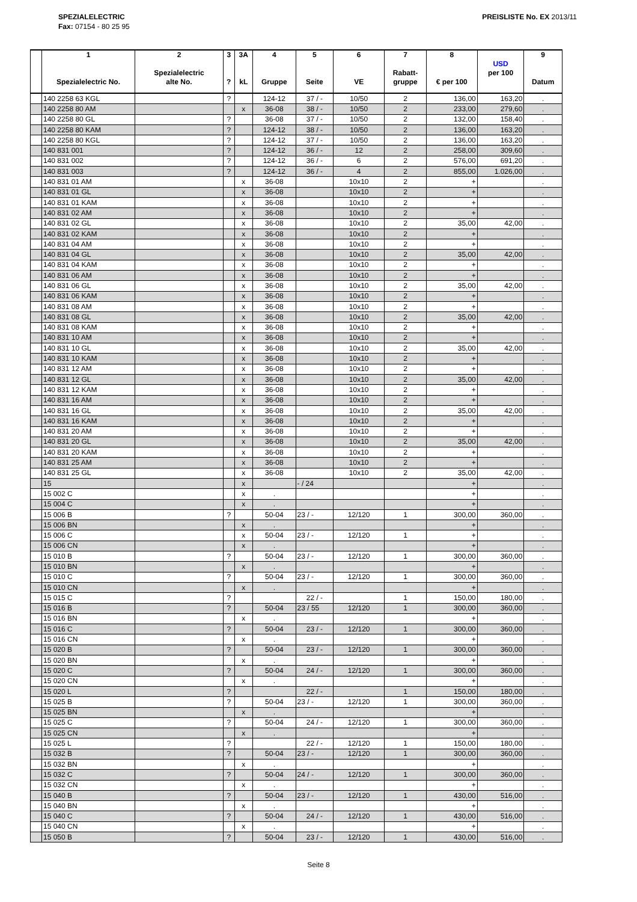SPEZIALELECTRIC
Fax: 07154 - 80 25 95
PREISLISTE No. EX 2013/11
| | 1 Spezialelectric No. | 2 Spezialelectric alte No. | 3 ? | 3A kL | 4 Gruppe | 5 Seite | 6 VE | 7 Rabatt- gruppe | 8 € per 100 | USD per 100 | 9 Datum |
| --- | --- | --- | --- | --- | --- | --- | --- | --- | --- | --- | --- |
| | 140 2258 63 KGL | | ? | | 124-12 | 37 / - | 10/50 | 2 | 136,00 | 163,20 | . |
| | 140 2258 80 AM | | | x | 36-08 | 38 / - | 10/50 | 2 | 233,00 | 279,60 | . |
| | 140 2258 80 GL | | ? | | 36-08 | 37 / - | 10/50 | 2 | 132,00 | 158,40 | . |
| | 140 2258 80 KAM | | ? | | 124-12 | 38 / - | 10/50 | 2 | 136,00 | 163,20 | . |
| | 140 2258 80 KGL | | ? | | 124-12 | 37 / - | 10/50 | 2 | 136,00 | 163,20 | . |
| | 140 831 001 | | ? | | 124-12 | 36 / - | 12 | 2 | 258,00 | 309,60 | . |
| | 140 831 002 | | ? | | 124-12 | 36 / - | 6 | 2 | 576,00 | 691,20 | . |
| | 140 831 003 | | ? | | 124-12 | 36 / - | 4 | 2 | 855,00 | 1.026,00 | . |
| | 140 831 01 AM | | | x | 36-08 | | 10x10 | 2 | + | | . |
| | 140 831 01 GL | | | x | 36-08 | | 10x10 | 2 | + | | . |
| | 140 831 01 KAM | | | x | 36-08 | | 10x10 | 2 | + | | . |
| | 140 831 02 AM | | | x | 36-08 | | 10x10 | 2 | + | | . |
| | 140 831 02 GL | | | x | 36-08 | | 10x10 | 2 | 35,00 | 42,00 | . |
| | 140 831 02 KAM | | | x | 36-08 | | 10x10 | 2 | + | | . |
| | 140 831 04 AM | | | x | 36-08 | | 10x10 | 2 | + | | . |
| | 140 831 04 GL | | | x | 36-08 | | 10x10 | 2 | 35,00 | 42,00 | . |
| | 140 831 04 KAM | | | x | 36-08 | | 10x10 | 2 | + | | . |
| | 140 831 06 AM | | | x | 36-08 | | 10x10 | 2 | + | | . |
| | 140 831 06 GL | | | x | 36-08 | | 10x10 | 2 | 35,00 | 42,00 | . |
| | 140 831 06 KAM | | | x | 36-08 | | 10x10 | 2 | + | | . |
| | 140 831 08 AM | | | x | 36-08 | | 10x10 | 2 | + | | . |
| | 140 831 08 GL | | | x | 36-08 | | 10x10 | 2 | 35,00 | 42,00 | . |
| | 140 831 08 KAM | | | x | 36-08 | | 10x10 | 2 | + | | . |
| | 140 831 10 AM | | | x | 36-08 | | 10x10 | 2 | + | | . |
| | 140 831 10 GL | | | x | 36-08 | | 10x10 | 2 | 35,00 | 42,00 | . |
| | 140 831 10 KAM | | | x | 36-08 | | 10x10 | 2 | + | | . |
| | 140 831 12 AM | | | x | 36-08 | | 10x10 | 2 | + | | . |
| | 140 831 12 GL | | | x | 36-08 | | 10x10 | 2 | 35,00 | 42,00 | . |
| | 140 831 12 KAM | | | x | 36-08 | | 10x10 | 2 | + | | . |
| | 140 831 16 AM | | | x | 36-08 | | 10x10 | 2 | + | | . |
| | 140 831 16 GL | | | x | 36-08 | | 10x10 | 2 | 35,00 | 42,00 | . |
| | 140 831 16 KAM | | | x | 36-08 | | 10x10 | 2 | + | | . |
| | 140 831 20 AM | | | x | 36-08 | | 10x10 | 2 | + | | . |
| | 140 831 20 GL | | | x | 36-08 | | 10x10 | 2 | 35,00 | 42,00 | . |
| | 140 831 20 KAM | | | x | 36-08 | | 10x10 | 2 | + | | . |
| | 140 831 25 AM | | | x | 36-08 | | 10x10 | 2 | + | | . |
| | 140 831 25 GL | | | x | 36-08 | | 10x10 | 2 | 35,00 | 42,00 | . |
| | 15 | | | x | | - / 24 | | | + | | . |
| | 15 002 C | | | x | . | | | | + | | . |
| | 15 004 C | | | x | . | | | | + | | . |
| | 15 006 B | | ? | | 50-04 | 23 / - | 12/120 | 1 | 300,00 | 360,00 | . |
| | 15 006 BN | | | x | . | | | | + | | . |
| | 15 006 C | | | x | 50-04 | 23 / - | 12/120 | 1 | + | | . |
| | 15 006 CN | | | x | . | | | | + | | . |
| | 15 010 B | | ? | | 50-04 | 23 / - | 12/120 | 1 | 300,00 | 360,00 | . |
| | 15 010 BN | | | x | . | | | | + | | . |
| | 15 010 C | | ? | | 50-04 | 23 / - | 12/120 | 1 | 300,00 | 360,00 | . |
| | 15 010 CN | | | x | . | | | | + | | . |
| | 15 015 C | | ? | | | 22 / - | | 1 | 150,00 | 180,00 | . |
| | 15 016 B | | ? | | 50-04 | 23 / 55 | 12/120 | 1 | 300,00 | 360,00 | . |
| | 15 016 BN | | | x | . | | | | + | | . |
| | 15 016 C | | ? | | 50-04 | 23 / - | 12/120 | 1 | 300,00 | 360,00 | . |
| | 15 016 CN | | | x | . | | | | + | | . |
| | 15 020 B | | ? | | 50-04 | 23 / - | 12/120 | 1 | 300,00 | 360,00 | . |
| | 15 020 BN | | | x | . | | | | + | | . |
| | 15 020 C | | ? | | 50-04 | 24 / - | 12/120 | 1 | 300,00 | 360,00 | . |
| | 15 020 CN | | | x | . | | | | + | | . |
| | 15 020 L | | ? | | | 22 / - | | 1 | 150,00 | 180,00 | . |
| | 15 025 B | | ? | | 50-04 | 23 / - | 12/120 | 1 | 300,00 | 360,00 | . |
| | 15 025 BN | | | x | . | | | | + | | . |
| | 15 025 C | | ? | | 50-04 | 24 / - | 12/120 | 1 | 300,00 | 360,00 | . |
| | 15 025 CN | | | x | . | | | | + | | . |
| | 15 025 L | | ? | | | 22 / - | 12/120 | 1 | 150,00 | 180,00 | . |
| | 15 032 B | | ? | | 50-04 | 23 / - | 12/120 | 1 | 300,00 | 360,00 | . |
| | 15 032 BN | | | x | . | | | | + | | . |
| | 15 032 C | | ? | | 50-04 | 24 / - | 12/120 | 1 | 300,00 | 360,00 | . |
| | 15 032 CN | | | x | . | | | | + | | . |
| | 15 040 B | | ? | | 50-04 | 23 / - | 12/120 | 1 | 430,00 | 516,00 | . |
| | 15 040 BN | | | x | . | | | | + | | . |
| | 15 040 C | | ? | | 50-04 | 24 / - | 12/120 | 1 | 430,00 | 516,00 | . |
| | 15 040 CN | | | x | . | | | | + | | . |
| | 15 050 B | | ? | | 50-04 | 23 / - | 12/120 | 1 | 430,00 | 516,00 | . |
Seite 8